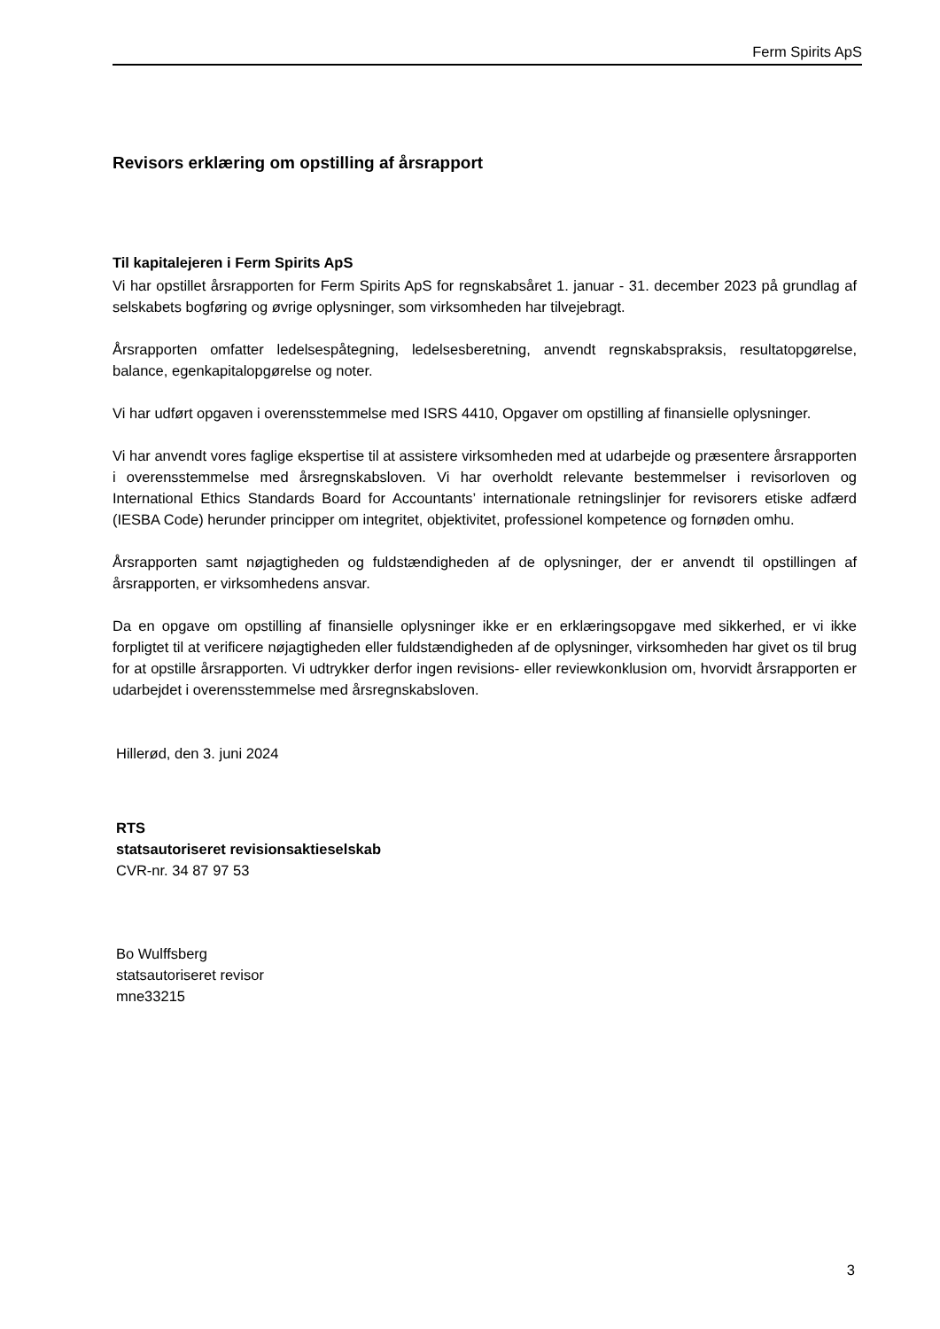Ferm Spirits ApS
Revisors erklæring om opstilling af årsrapport
Til kapitalejeren i Ferm Spirits ApS
Vi har opstillet årsrapporten for Ferm Spirits ApS for regnskabsåret 1. januar - 31. december 2023 på grundlag af selskabets bogføring og øvrige oplysninger, som virksomheden har tilvejebragt.
Årsrapporten omfatter ledelsespåtegning, ledelsesberetning, anvendt regnskabspraksis, resultatopgørelse, balance, egenkapitalopgørelse og noter.
Vi har udført opgaven i overensstemmelse med ISRS 4410, Opgaver om opstilling af finansielle oplysninger.
Vi har anvendt vores faglige ekspertise til at assistere virksomheden med at udarbejde og præsentere årsrapporten i overensstemmelse med årsregnskabsloven. Vi har overholdt relevante bestemmelser i revisorloven og International Ethics Standards Board for Accountants’ internationale retningslinjer for revisorers etiske adfærd (IESBA Code) herunder principper om integritet, objektivitet, professionel kompetence og fornøden omhu.
Årsrapporten samt nøjagtigheden og fuldstændigheden af de oplysninger, der er anvendt til opstillingen af årsrapporten, er virksomhedens ansvar.
Da en opgave om opstilling af finansielle oplysninger ikke er en erklæringsopgave med sikkerhed, er vi ikke forpligtet til at verificere nøjagtigheden eller fuldstændigheden af de oplysninger, virksomheden har givet os til brug for at opstille årsrapporten. Vi udtrykker derfor ingen revisions- eller reviewkonklusion om, hvorvidt årsrapporten er udarbejdet i overensstemmelse med årsregnskabsloven.
Hillerød, den 3. juni 2024
RTS
statsautoriseret revisionsaktieselskab
CVR-nr. 34 87 97 53
Bo Wulffsberg
statsautoriseret revisor
mne33215
3